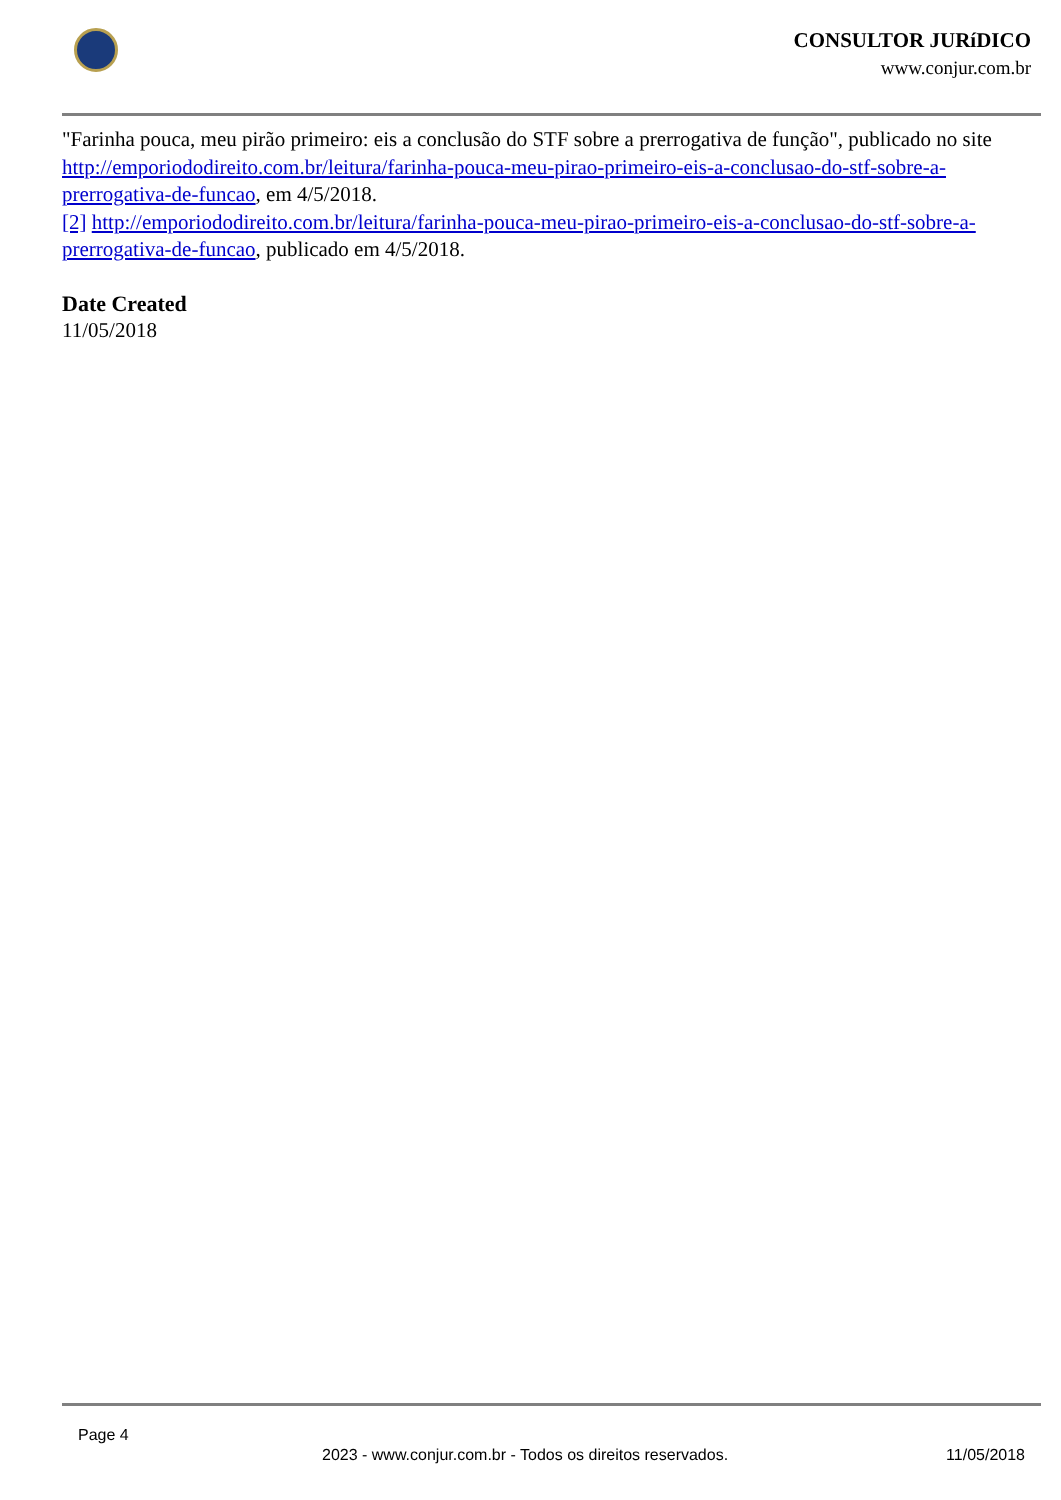CONSULTOR JURíDICO
www.conjur.com.br
"Farinha pouca, meu pirão primeiro: eis a conclusão do STF sobre a prerrogativa de função", publicado no site http://emporiododireito.com.br/leitura/farinha-pouca-meu-pirao-primeiro-eis-a-conclusao-do-stf-sobre-a-prerrogativa-de-funcao, em 4/5/2018.
[2] http://emporiododireito.com.br/leitura/farinha-pouca-meu-pirao-primeiro-eis-a-conclusao-do-stf-sobre-a-prerrogativa-de-funcao, publicado em 4/5/2018.
Date Created
11/05/2018
Page 4
2023 - www.conjur.com.br - Todos os direitos reservados. 11/05/2018